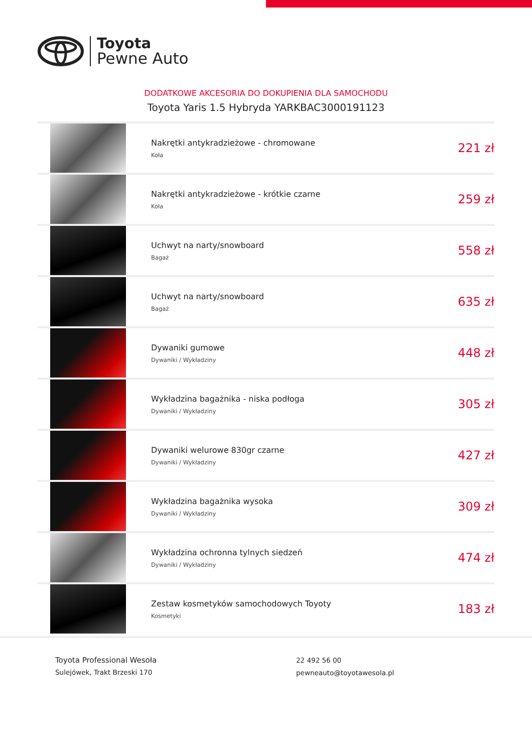Toyota
Pewne Auto
DODATKOWE AKCESORIA DO DOKUPIENIA DLA SAMOCHODU
Toyota Yaris 1.5 Hybryda YARKBAC3000191123
| | Nakrętki antykradzieżowe - chromowane Koła | 221 zł |
| | Nakrętki antykradzieżowe - krótkie czarne Koła | 259 zł |
| | Uchwyt na narty/snowboard Bagaż | 558 zł |
| | Uchwyt na narty/snowboard Bagaż | 635 zł |
| | Dywaniki gumowe Dywaniki / Wykładziny | 448 zł |
| | Wykładzina bagażnika - niska podłoga Dywaniki / Wykładziny | 305 zł |
| | Dywaniki welurowe 830gr czarne Dywaniki / Wykładziny | 427 zł |
| | Wykładzina bagażnika wysoka Dywaniki / Wykładziny | 309 zł |
| | Wykładzina ochronna tylnych siedzeń Dywaniki / Wykładziny | 474 zł |
| | Zestaw kosmetyków samochodowych Toyoty Kosmetyki | 183 zł |
Toyota Professional Wesoła
Sulejówek, Trakt Brzeski 170
22 492 56 00
pewneauto@toyotawesola.pl